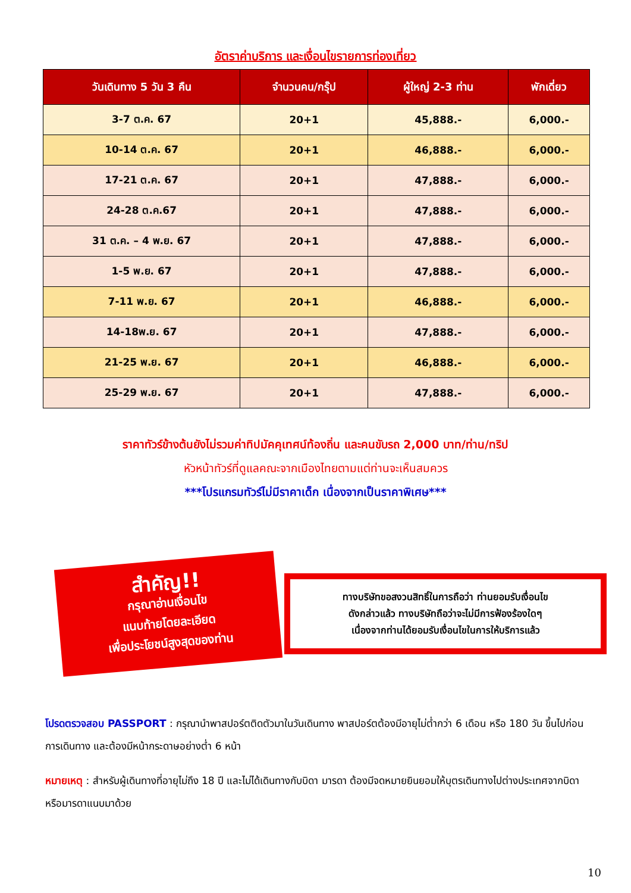อัตราค่าบริการ และเงื่อนไขรายการท่องเที่ยว
| วันเดินทาง 5 วัน 3 คืน | จำนวนคน/กรุ๊ป | ผู้ใหญ่ 2-3 ท่าน | พักเดี่ยว |
| --- | --- | --- | --- |
| 3-7 ต.ค. 67 | 20+1 | 45,888.- | 6,000.- |
| 10-14 ต.ค. 67 | 20+1 | 46,888.- | 6,000.- |
| 17-21 ต.ค. 67 | 20+1 | 47,888.- | 6,000.- |
| 24-28 ต.ค.67 | 20+1 | 47,888.- | 6,000.- |
| 31 ต.ค. – 4 พ.ย. 67 | 20+1 | 47,888.- | 6,000.- |
| 1-5 พ.ย. 67 | 20+1 | 47,888.- | 6,000.- |
| 7-11 พ.ย. 67 | 20+1 | 46,888.- | 6,000.- |
| 14-18พ.ย. 67 | 20+1 | 47,888.- | 6,000.- |
| 21-25 พ.ย. 67 | 20+1 | 46,888.- | 6,000.- |
| 25-29 พ.ย. 67 | 20+1 | 47,888.- | 6,000.- |
ราคาทัวร์ข้างต้นยังไม่รวมค่าทิปมัคคุเทศน์ท้องถิ่น และคนขับรถ 2,000 บาท/ท่าน/ทริป
หัวหน้าทัวร์ที่ดูแลคณะจากเมืองไทยตามแต่ท่านจะเห็นสมควร
***โปรแกรมทัวร์ไม่มีราคาเด็ก เนื่องจากเป็นราคาพิเศษ***
สำคัญ!!
กรุณาอ่านเงื่อนไข
แนบท้ายโดยละเอียด
เพื่อประโยชน์สูงสุดของท่าน
ทางบริษัทขอสงวนสิทธิ์ในการถือว่า ท่านยอมรับเงื่อนไข
ดังกล่าวแล้ว ทางบริษัทถือว่าจะไม่มีการฟ้องร้องใดๆ
เนื่องจากท่านได้ยอมรับเงื่อนไขในการให้บริการแล้ว
โปรดตรวจสอบ PASSPORT : กรุณานำพาสปอร์ตติดตัวมาในวันเดินทาง พาสปอร์ตต้องมีอายุไม่ต่ำกว่า 6 เดือน หรือ 180 วัน ขึ้นไปก่อนการเดินทาง และต้องมีหน้ากระดาษอย่างต่ำ 6 หน้า
หมายเหตุ : สำหรับผู้เดินทางที่อายุไม่ถึง 18 ปี และไม่ได้เดินทางกับบิดา มารดา ต้องมีจดหมายยินยอมให้บุตรเดินทางไปต่างประเทศจากบิดาหรือมารดาแนบมาด้วย
10